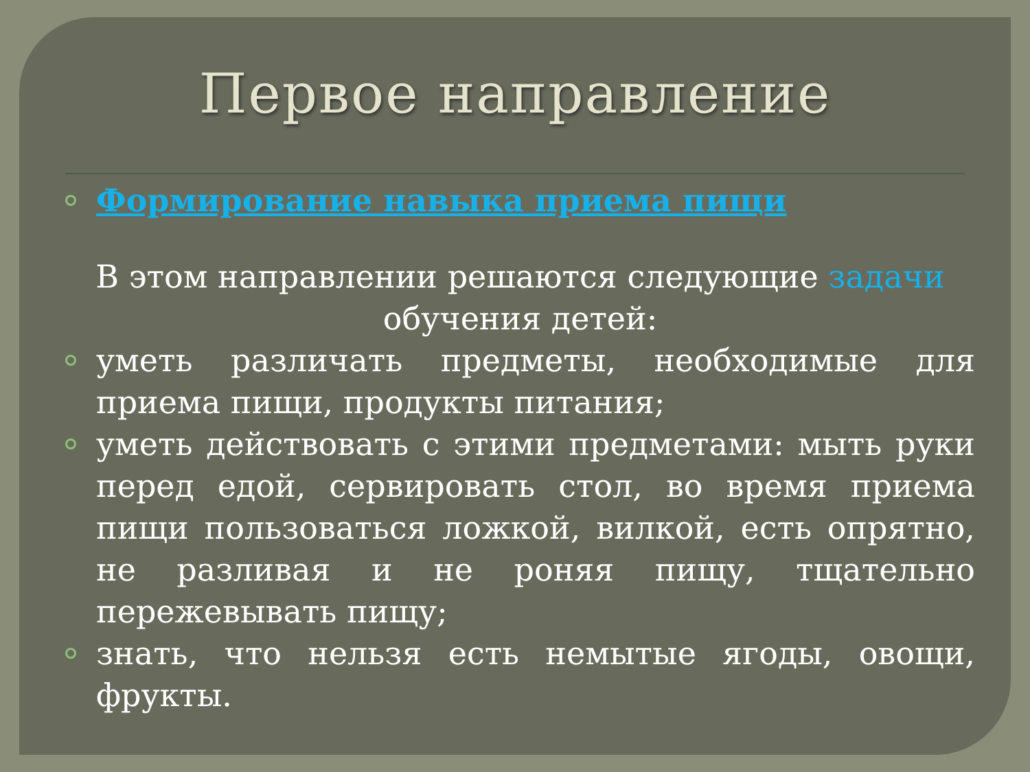Первое направление
Формирование навыка приема пищи
В этом направлении решаются следующие задачи обучения детей:
уметь различать предметы, необходимые для приема пищи, продукты питания;
уметь действовать с этими предметами: мыть руки перед едой, сервировать стол, во время приема пищи пользоваться ложкой, вилкой, есть опрятно, не разливая и не роняя пищу, тщательно пережевывать пищу;
знать, что нельзя есть немытые ягоды, овощи, фрукты.